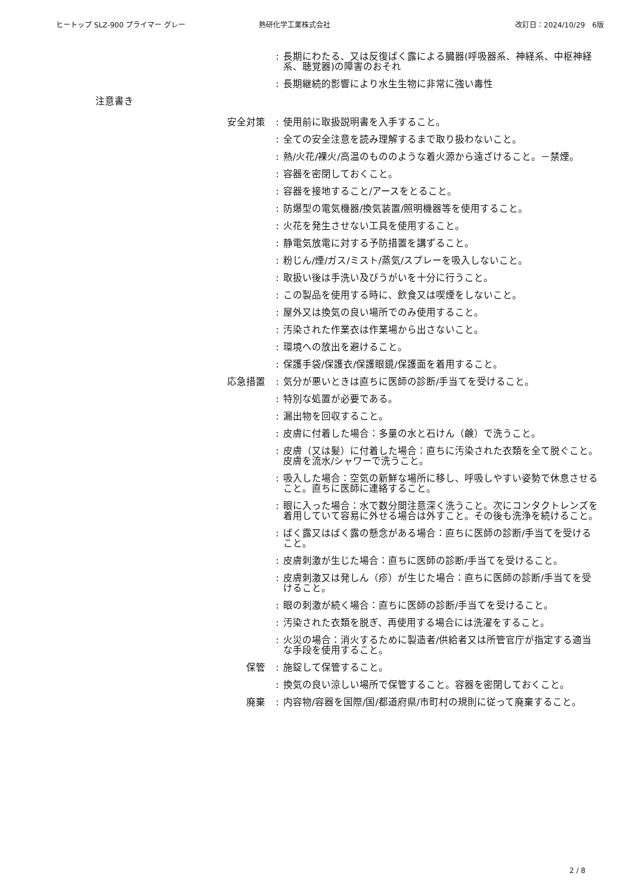ヒートップ SLZ-900 プライマー グレー 熱研化学工業株式会社 改訂日：2024/10/29　6版
: 長期にわたる、又は反復ばく露による臓器(呼吸器系、神経系、中枢神経系、聴覚器)の障害のおそれ
: 長期継続的影響により水生生物に非常に強い毒性
注意書き
安全対策 : 使用前に取扱説明書を入手すること。
: 全ての安全注意を読み理解するまで取り扱わないこと。
: 熱/火花/裸火/高温のもののような着火源から遠ざけること。－禁煙。
: 容器を密閉しておくこと。
: 容器を接地すること/アースをとること。
: 防爆型の電気機器/換気装置/照明機器等を使用すること。
: 火花を発生させない工具を使用すること。
: 静電気放電に対する予防措置を講ずること。
: 粉じん/煙/ガス/ミスト/蒸気/スプレーを吸入しないこと。
: 取扱い後は手洗い及びうがいを十分に行うこと。
: この製品を使用する時に、飲食又は喫煙をしないこと。
: 屋外又は換気の良い場所でのみ使用すること。
: 汚染された作業衣は作業場から出さないこと。
: 環境への放出を避けること。
: 保護手袋/保護衣/保護眼鏡/保護面を着用すること。
応急措置 : 気分が悪いときは直ちに医師の診断/手当てを受けること。
: 特別な処置が必要である。
: 漏出物を回収すること。
: 皮膚に付着した場合：多量の水と石けん（鹸）で洗うこと。
: 皮膚（又は髪）に付着した場合：直ちに汚染された衣類を全て脱ぐこと。皮膚を流水/シャワーで洗うこと。
: 吸入した場合：空気の新鮮な場所に移し、呼吸しやすい姿勢で休息させること。直ちに医師に連絡すること。
: 眼に入った場合：水で数分間注意深く洗うこと。次にコンタクトレンズを着用していて容易に外せる場合は外すこと。その後も洗浄を続けること。
: ばく露又はばく露の懸念がある場合：直ちに医師の診断/手当てを受けること。
: 皮膚刺激が生じた場合：直ちに医師の診断/手当てを受けること。
: 皮膚刺激又は発しん（疹）が生じた場合：直ちに医師の診断/手当てを受けること。
: 眼の刺激が続く場合：直ちに医師の診断/手当てを受けること。
: 汚染された衣類を脱ぎ、再使用する場合には洗濯をすること。
: 火災の場合：消火するために製造者/供給者又は所管官庁が指定する適当な手段を使用すること。
保管 : 施錠して保管すること。
: 換気の良い涼しい場所で保管すること。容器を密閉しておくこと。
廃棄 : 内容物/容器を国際/国/都道府県/市町村の規則に従って廃棄すること。
2 / 8